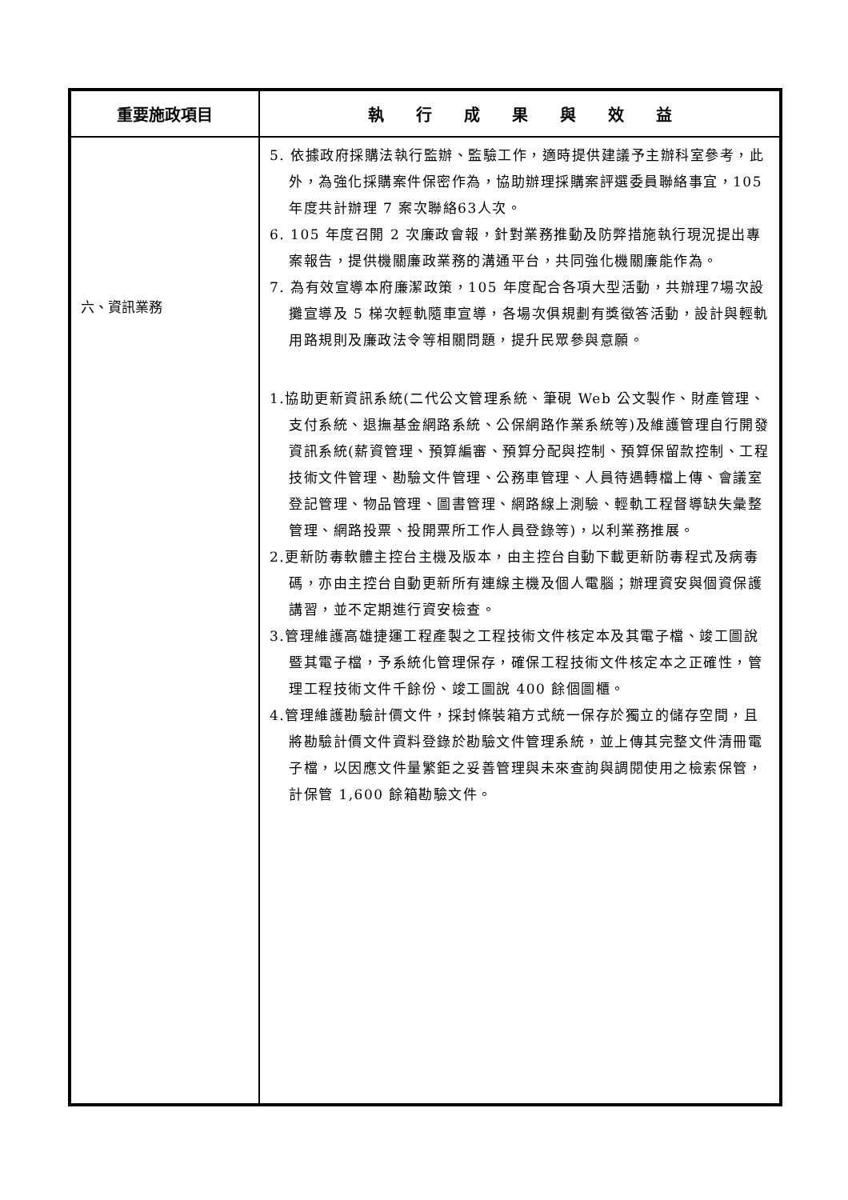| 重要施政項目 | 執 行 成 果 與 效 益 |
| --- | --- |
| 六、資訊業務 | 5. 依據政府採購法執行監辦、監驗工作，適時提供建議予主辦科室參考，此外，為強化採購案件保密作為，協助辦理採購案評選委員聯絡事宜，105 年度共計辦理 7 案次聯絡63人次。 6. 105 年度召開 2 次廉政會報，針對業務推動及防弊措施執行現況提出專案報告，提供機關廉政業務的溝通平台，共同強化機關廉能作為。 7. 為有效宣導本府廉潔政策，105 年度配合各項大型活動，共辦理7場次設攤宣導及 5 梯次輕軌隨車宣導，各場次俱規劃有獎徵答活動，設計與輕軌用路規則及廉政法令等相關問題，提升民眾參與意願。 1.協助更新資訊系統(二代公文管理系統、筆硯 Web 公文製作、財產管理、支付系統、退撫基金網路系統、公保網路作業系統等)及維護管理自行開發資訊系統(薪資管理、預算編審、預算分配與控制、預算保留款控制、工程技術文件管理、勘驗文件管理、公務車管理、人員待遇轉檔上傳、會議室登記管理、物品管理、圖書管理、網路線上測驗、輕軌工程督導缺失彙整管理、網路投票、投開票所工作人員登錄等)，以利業務推展。 2.更新防毒軟體主控台主機及版本，由主控台自動下載更新防毒程式及病毒碼，亦由主控台自動更新所有連線主機及個人電腦；辦理資安與個資保護講習，並不定期進行資安檢查。 3.管理維護高雄捷運工程產製之工程技術文件核定本及其電子檔、竣工圖說暨其電子檔，予系統化管理保存，確保工程技術文件核定本之正確性，管理工程技術文件千餘份、竣工圖說 400 餘個圖櫃。 4.管理維護勘驗計價文件，採封條裝箱方式統一保存於獨立的儲存空間，且將勘驗計價文件資料登錄於勘驗文件管理系統，並上傳其完整文件清冊電子檔，以因應文件量繁鉅之妥善管理與未來查詢與調閱使用之檢索保管，計保管 1,600 餘箱勘驗文件。 |